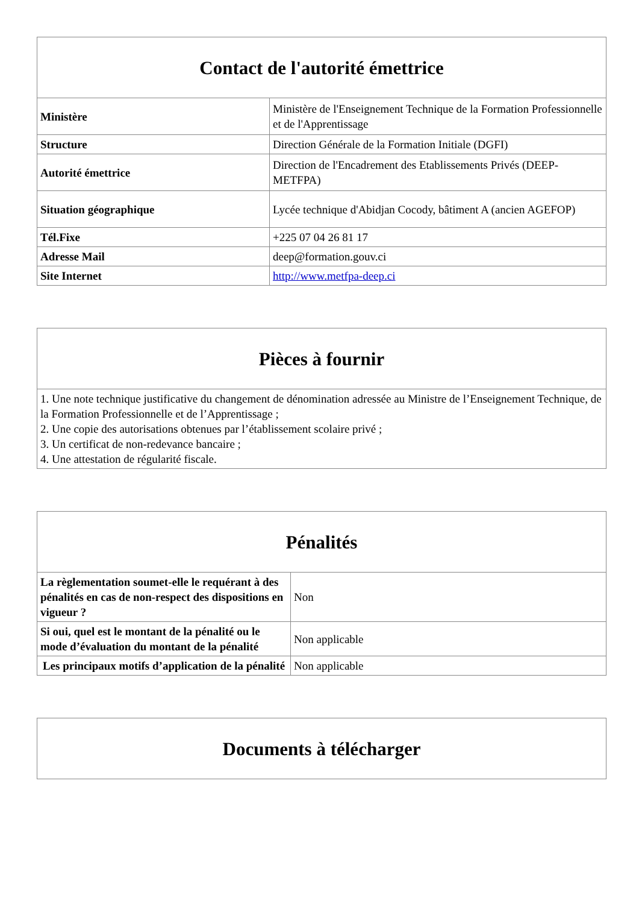| Contact de l'autorité émettrice | |
| --- | --- |
| Ministère | Ministère de l'Enseignement Technique de la Formation Professionnelle et de l'Apprentissage |
| Structure | Direction Générale de la Formation Initiale (DGFI) |
| Autorité émettrice | Direction de l'Encadrement des Etablissements Privés (DEEP-METFPA) |
| Situation géographique | Lycée technique d'Abidjan Cocody, bâtiment A (ancien AGEFOP) |
| Tél.Fixe | +225 07 04 26 81 17 |
| Adresse Mail | deep@formation.gouv.ci |
| Site Internet | http://www.metfpa-deep.ci |
| Pièces à fournir |
| --- |
| 1. Une note technique justificative du changement de dénomination adressée au Ministre de l’Enseignement Technique, de la Formation Professionnelle et de l’Apprentissage ; 2. Une copie des autorisations obtenues par l’établissement scolaire privé ; 3. Un certificat de non-redevance bancaire ; 4. Une attestation de régularité fiscale. |
| Pénalités | |
| --- | --- |
| La règlementation soumet-elle le requérant à des pénalités en cas de non-respect des dispositions en vigueur ? | Non |
| Si oui, quel est le montant de la pénalité ou le mode d’évaluation du montant de la pénalité | Non applicable |
| Les principaux motifs d’application de la pénalité | Non applicable |
| Documents à télécharger |
| --- |